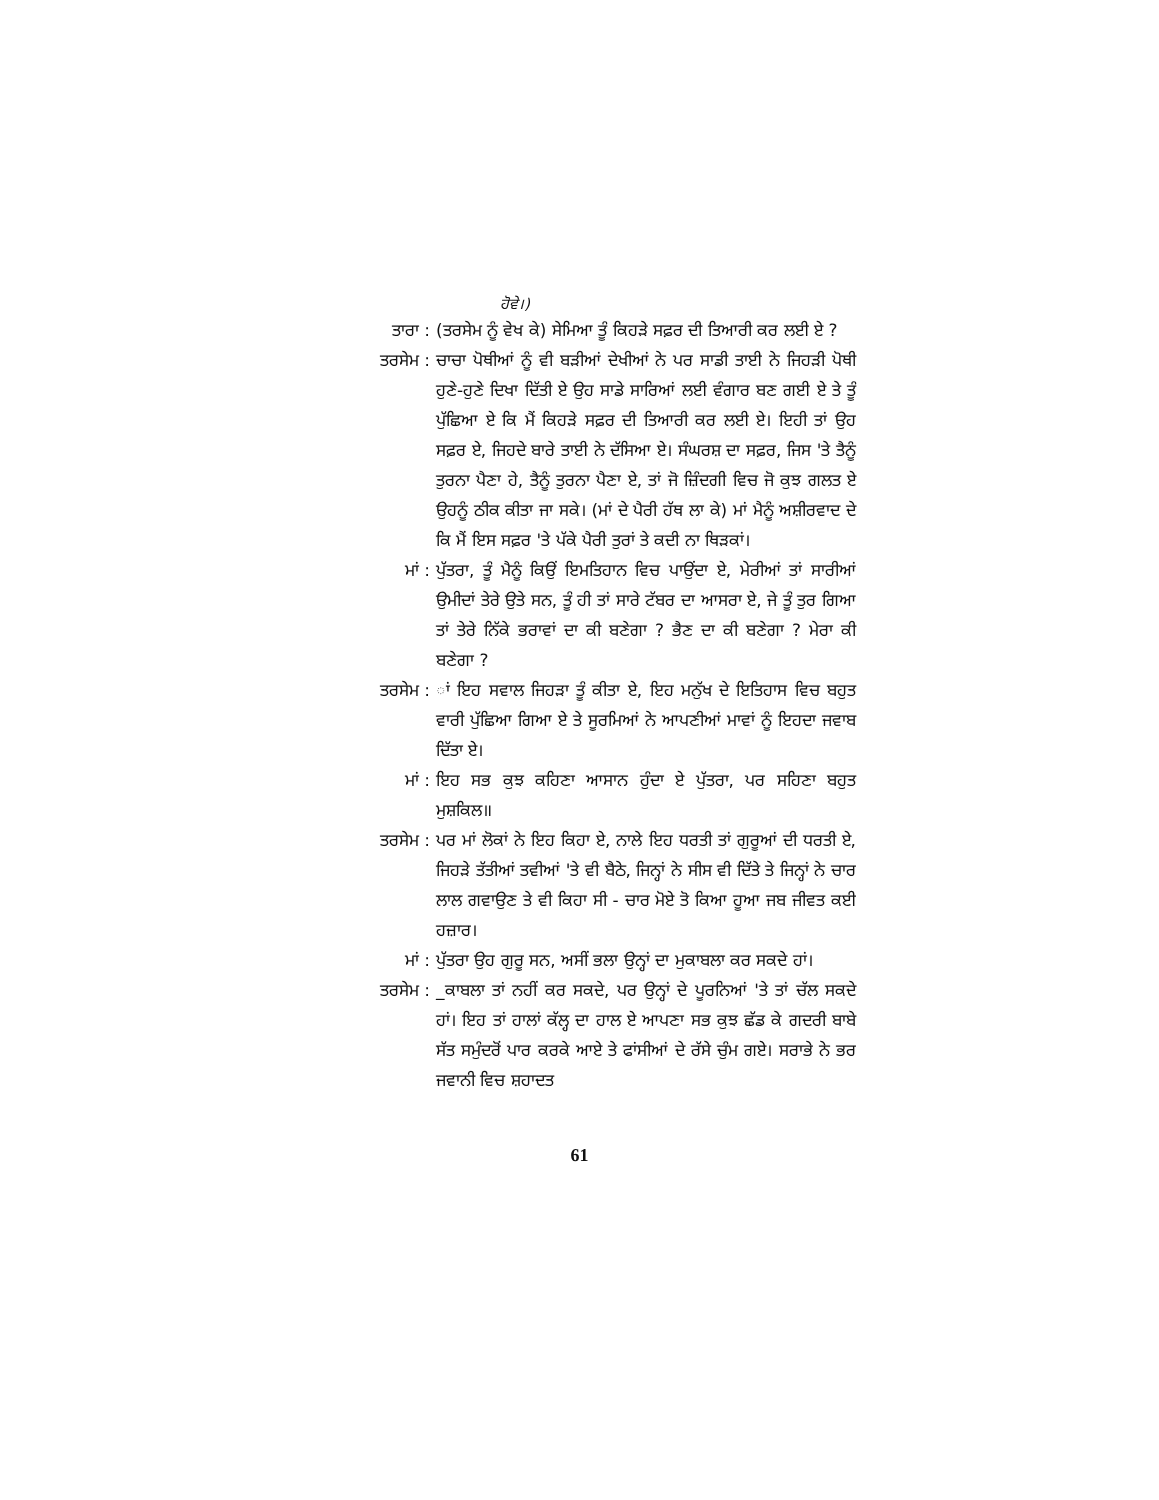ਹੋਵੇ।)
ਤਾਰਾ : (ਤਰਸੇਮ ਨੂੰ ਵੇਖ ਕੇ) ਸੇਮਿਆ ਤੂੰ ਕਿਹੜੇ ਸਫ਼ਰ ਦੀ ਤਿਆਰੀ ਕਰ ਲਈ ਏ ?
ਤਰਸੇਮ : ਚਾਚਾ ਪੋਥੀਆਂ ਨੂੰ ਵੀ ਬੜੀਆਂ ਦੇਖੀਆਂ ਨੇ ਪਰ ਸਾਡੀ ਤਾਈ ਨੇ ਜਿਹੜੀ ਪੋਥੀ ਹੁਣੇ-ਹੁਣੇ ਦਿਖਾ ਦਿੱਤੀ ਏ ਉਹ ਸਾਡੇ ਸਾਰਿਆਂ ਲਈ ਵੰਗਾਰ ਬਣ ਗਈ ਏ ਤੇ ਤੂੰ ਪੁੱਛਿਆ ਏ ਕਿ ਮੈਂ ਕਿਹੜੇ ਸਫ਼ਰ ਦੀ ਤਿਆਰੀ ਕਰ ਲਈ ਏ। ਇਹੀ ਤਾਂ ਉਹ ਸਫ਼ਰ ਏ, ਜਿਹਦੇ ਬਾਰੇ ਤਾਈ ਨੇ ਦੱਸਿਆ ਏ। ਸੰਘਰਸ਼ ਦਾ ਸਫ਼ਰ, ਜਿਸ 'ਤੇ ਤੈਨੂੰ ਤੁਰਨਾ ਪੈਣਾ ਹੇ, ਤੈਨੂੰ ਤੁਰਨਾ ਪੈਣਾ ਏ, ਤਾਂ ਜੋ ਜ਼ਿੰਦਗੀ ਵਿਚ ਜੋ ਕੁਝ ਗਲਤ ਏ ਉਹਨੂੰ ਠੀਕ ਕੀਤਾ ਜਾ ਸਕੇ। (ਮਾਂ ਦੇ ਪੈਰੀ ਹੱਥ ਲਾ ਕੇ) ਮਾਂ ਮੈਨੂੰ ਅਸ਼ੀਰਵਾਦ ਦੇ ਕਿ ਮੈਂ ਇਸ ਸਫ਼ਰ 'ਤੇ ਪੱਕੇ ਪੈਰੀ ਤੁਰਾਂ ਤੇ ਕਦੀ ਨਾ ਥਿੜਕਾਂ।
ਮਾਂ : ਪੁੱਤਰਾ, ਤੂੰ ਮੈਨੂੰ ਕਿਉਂ ਇਮਤਿਹਾਨ ਵਿਚ ਪਾਉਂਦਾ ਏ, ਮੇਰੀਆਂ ਤਾਂ ਸਾਰੀਆਂ ਉਮੀਦਾਂ ਤੇਰੇ ਉਤੇ ਸਨ, ਤੂੰ ਹੀ ਤਾਂ ਸਾਰੇ ਟੱਬਰ ਦਾ ਆਸਰਾ ਏ, ਜੇ ਤੂੰ ਤੁਰ ਗਿਆ ਤਾਂ ਤੇਰੇ ਨਿੱਕੇ ਭਰਾਵਾਂ ਦਾ ਕੀ ਬਣੇਗਾ ? ਭੈਣ ਦਾ ਕੀ ਬਣੇਗਾ ? ਮੇਰਾ ਕੀ ਬਣੇਗਾ ?
ਤਰਸੇਮ : ਾਂ ਇਹ ਸਵਾਲ ਜਿਹੜਾ ਤੂੰ ਕੀਤਾ ਏ, ਇਹ ਮਨੁੱਖ ਦੇ ਇਤਿਹਾਸ ਵਿਚ ਬਹੁਤ ਵਾਰੀ ਪੁੱਛਿਆ ਗਿਆ ਏ ਤੇ ਸੂਰਮਿਆਂ ਨੇ ਆਪਣੀਆਂ ਮਾਵਾਂ ਨੂੰ ਇਹਦਾ ਜਵਾਬ ਦਿੱਤਾ ਏ।
ਮਾਂ : ਇਹ ਸਭ ਕੁਝ ਕਹਿਣਾ ਆਸਾਨ ਹੁੰਦਾ ਏ ਪੁੱਤਰਾ, ਪਰ ਸਹਿਣਾ ਬਹੁਤ ਮੁਸ਼ਕਿਲ॥
ਤਰਸੇਮ : ਪਰ ਮਾਂ ਲੋਕਾਂ ਨੇ ਇਹ ਕਿਹਾ ਏ, ਨਾਲੇ ਇਹ ਧਰਤੀ ਤਾਂ ਗੁਰੂਆਂ ਦੀ ਧਰਤੀ ਏ, ਜਿਹੜੇ ਤੱਤੀਆਂ ਤਵੀਆਂ 'ਤੇ ਵੀ ਬੈਠੇ, ਜਿਨ੍ਹਾਂ ਨੇ ਸੀਸ ਵੀ ਦਿੱਤੇ ਤੇ ਜਿਨ੍ਹਾਂ ਨੇ ਚਾਰ ਲਾਲ ਗਵਾਉਣ ਤੇ ਵੀ ਕਿਹਾ ਸੀ - ਚਾਰ ਮੋਏ ਤੋ ਕਿਆ ਹੂਆ ਜਬ ਜੀਵਤ ਕਈ ਹਜ਼ਾਰ।
ਮਾਂ : ਪੁੱਤਰਾ ਉਹ ਗੁਰੂ ਸਨ, ਅਸੀਂ ਭਲਾ ਉਨ੍ਹਾਂ ਦਾ ਮੁਕਾਬਲਾ ਕਰ ਸਕਦੇ ਹਾਂ।
ਤਰਸੇਮ : _ਕਾਬਲਾ ਤਾਂ ਨਹੀਂ ਕਰ ਸਕਦੇ, ਪਰ ਉਨ੍ਹਾਂ ਦੇ ਪੂਰਨਿਆਂ 'ਤੇ ਤਾਂ ਚੱਲ ਸਕਦੇ ਹਾਂ। ਇਹ ਤਾਂ ਹਾਲਾਂ ਕੱਲ੍ਹ ਦਾ ਹਾਲ ਏ ਆਪਣਾ ਸਭ ਕੁਝ ਛੱਡ ਕੇ ਗਦਰੀ ਬਾਬੇ ਸੱਤ ਸਮੁੰਦਰੋਂ ਪਾਰ ਕਰਕੇ ਆਏ ਤੇ ਫਾਂਸੀਆਂ ਦੇ ਰੱਸੇ ਚੁੰਮ ਗਏ। ਸਰਾਭੇ ਨੇ ਭਰ ਜਵਾਨੀ ਵਿਚ ਸ਼ਹਾਦਤ
61